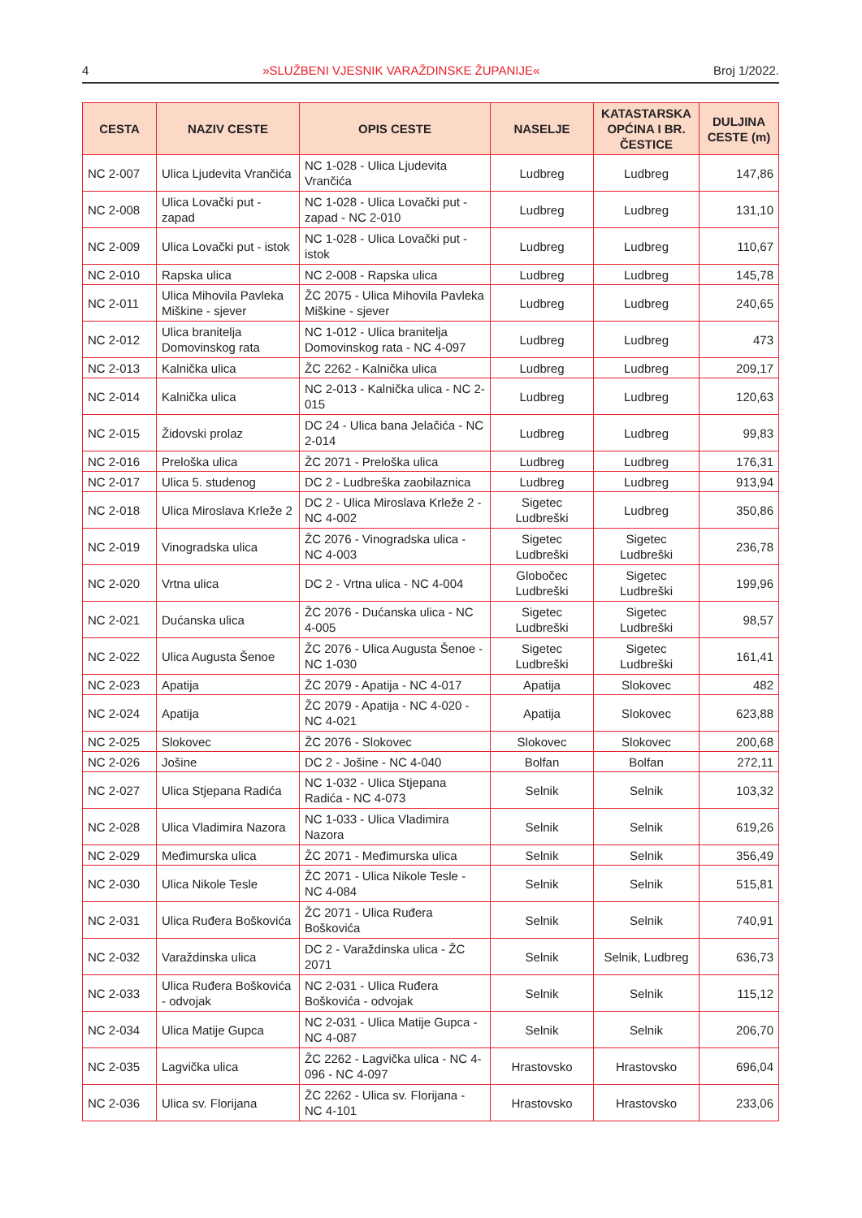4 »SLUŽBENI VJESNIK VARAŽDINSKE ŽUPANIJE« Broj 1/2022.
| CESTA | NAZIV CESTE | OPIS CESTE | NASELJE | KATASTARSKA OPĆINA I BR. ČESTICE | DULJINA CESTE (m) |
| --- | --- | --- | --- | --- | --- |
| NC 2-007 | Ulica Ljudevita Vrančića | NC 1-028 - Ulica Ljudevita Vrančića | Ludbreg | Ludbreg | 147,86 |
| NC 2-008 | Ulica Lovački put - zapad | NC 1-028 - Ulica Lovački put - zapad - NC 2-010 | Ludbreg | Ludbreg | 131,10 |
| NC 2-009 | Ulica Lovački put - istok | NC 1-028 - Ulica Lovački put - istok | Ludbreg | Ludbreg | 110,67 |
| NC 2-010 | Rapska ulica | NC 2-008 - Rapska ulica | Ludbreg | Ludbreg | 145,78 |
| NC 2-011 | Ulica Mihovila Pavleka Miškine - sjever | ŽC 2075 - Ulica Mihovila Pavleka Miškine - sjever | Ludbreg | Ludbreg | 240,65 |
| NC 2-012 | Ulica branitelja Domovinskog rata | NC 1-012 - Ulica branitelja Domovinskog rata - NC 4-097 | Ludbreg | Ludbreg | 473 |
| NC 2-013 | Kalnička ulica | ŽC 2262 - Kalnička ulica | Ludbreg | Ludbreg | 209,17 |
| NC 2-014 | Kalnička ulica | NC 2-013 - Kalnička ulica - NC 2-015 | Ludbreg | Ludbreg | 120,63 |
| NC 2-015 | Židovski prolaz | DC 24 - Ulica bana Jelačića - NC 2-014 | Ludbreg | Ludbreg | 99,83 |
| NC 2-016 | Preloška ulica | ŽC 2071 - Preloška ulica | Ludbreg | Ludbreg | 176,31 |
| NC 2-017 | Ulica 5. studenog | DC 2 - Ludbreška zaobilaznica | Ludbreg | Ludbreg | 913,94 |
| NC 2-018 | Ulica Miroslava Krleže 2 | DC 2 - Ulica Miroslava Krleže 2 - NC 4-002 | Sigetec Ludbreški | Ludbreg | 350,86 |
| NC 2-019 | Vinogradska ulica | ŽC 2076 - Vinogradska ulica - NC 4-003 | Sigetec Ludbreški | Sigetec Ludbreški | 236,78 |
| NC 2-020 | Vrtna ulica | DC 2 - Vrtna ulica - NC 4-004 | Globočec Ludbreški | Sigetec Ludbreški | 199,96 |
| NC 2-021 | Dućanska ulica | ŽC 2076 - Dućanska ulica - NC 4-005 | Sigetec Ludbreški | Sigetec Ludbreški | 98,57 |
| NC 2-022 | Ulica Augusta Šenoe | ŽC 2076 - Ulica Augusta Šenoe - NC 1-030 | Sigetec Ludbreški | Sigetec Ludbreški | 161,41 |
| NC 2-023 | Apatija | ŽC 2079 - Apatija - NC 4-017 | Apatija | Slokovec | 482 |
| NC 2-024 | Apatija | ŽC 2079 - Apatija - NC 4-020 - NC 4-021 | Apatija | Slokovec | 623,88 |
| NC 2-025 | Slokovec | ŽC 2076 - Slokovec | Slokovec | Slokovec | 200,68 |
| NC 2-026 | Jošine | DC 2 - Jošine - NC 4-040 | Bolfan | Bolfan | 272,11 |
| NC 2-027 | Ulica Stjepana Radića | NC 1-032 - Ulica Stjepana Radića - NC 4-073 | Selnik | Selnik | 103,32 |
| NC 2-028 | Ulica Vladimira Nazora | NC 1-033 - Ulica Vladimira Nazora | Selnik | Selnik | 619,26 |
| NC 2-029 | Međimurska ulica | ŽC 2071 - Međimurska ulica | Selnik | Selnik | 356,49 |
| NC 2-030 | Ulica Nikole Tesle | ŽC 2071 - Ulica Nikole Tesle - NC 4-084 | Selnik | Selnik | 515,81 |
| NC 2-031 | Ulica Ruđera Boškovića | ŽC 2071 - Ulica Ruđera Boškovića | Selnik | Selnik | 740,91 |
| NC 2-032 | Varaždinska ulica | DC 2 - Varaždinska ulica - ŽC 2071 | Selnik | Selnik, Ludbreg | 636,73 |
| NC 2-033 | Ulica Ruđera Boškovića - odvojak | NC 2-031 - Ulica Ruđera Boškovića - odvojak | Selnik | Selnik | 115,12 |
| NC 2-034 | Ulica Matije Gupca | NC 2-031 - Ulica Matije Gupca - NC 4-087 | Selnik | Selnik | 206,70 |
| NC 2-035 | Lagvička ulica | ŽC 2262 - Lagvička ulica - NC 4-096 - NC 4-097 | Hrastovsko | Hrastovsko | 696,04 |
| NC 2-036 | Ulica sv. Florijana | ŽC 2262 - Ulica sv. Florijana - NC 4-101 | Hrastovsko | Hrastovsko | 233,06 |